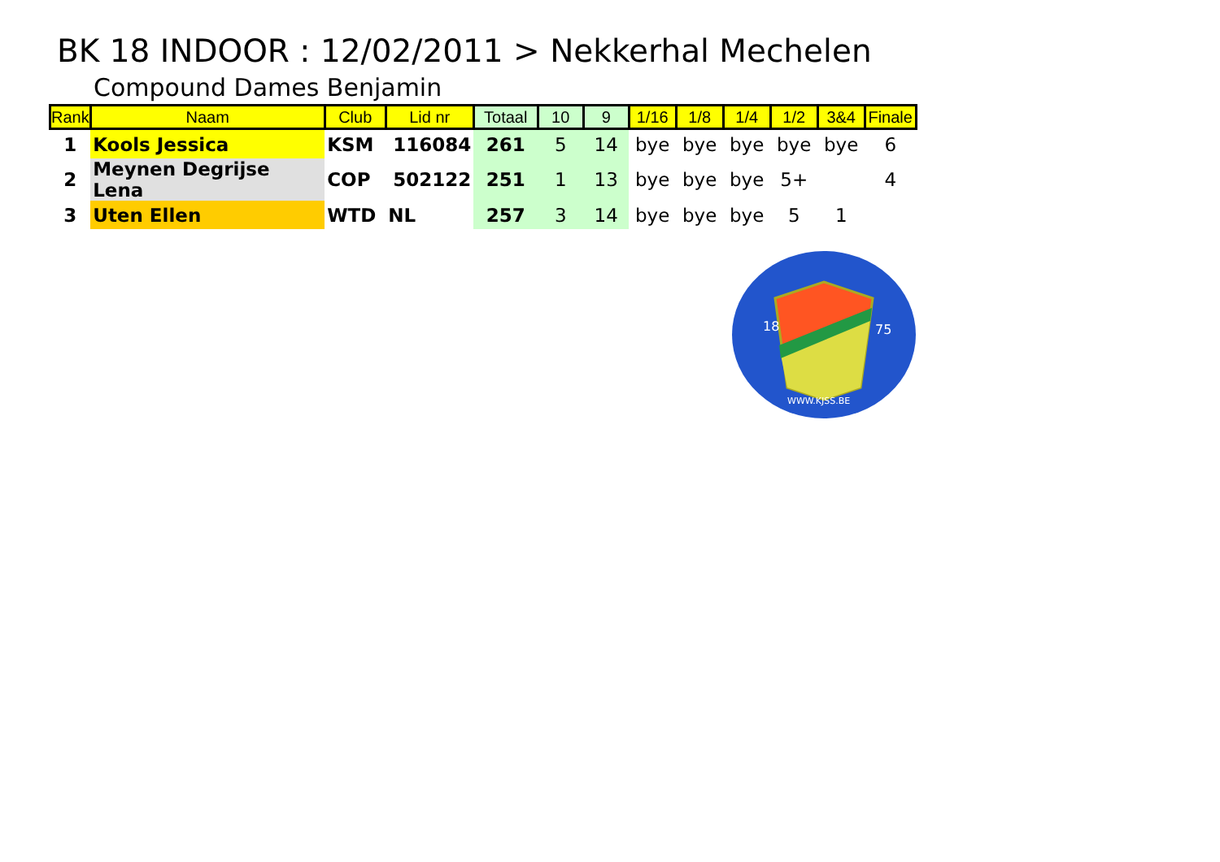BK 18 INDOOR : 12/02/2011 > Nekkerhal Mechelen
Compound Dames Benjamin
| Rank | Naam | Club | Lid nr | Totaal | 10 | 9 | 1/16 | 1/8 | 1/4 | 1/2 | 3&4 | Finale |
| --- | --- | --- | --- | --- | --- | --- | --- | --- | --- | --- | --- | --- |
| 1 | Kools Jessica | KSM | 116084 | 261 | 5 | 14 | bye | bye | bye | bye | bye | 6 |
| 2 | Meynen Degrijse Lena | COP | 502122 | 251 | 1 | 13 | bye | bye | bye | 5+ | | 4 |
| 3 | Uten Ellen | WTD | NL | 257 | 3 | 14 | bye | bye | bye | 5 | 1 | |
18
75
WWW.KJSS.BE